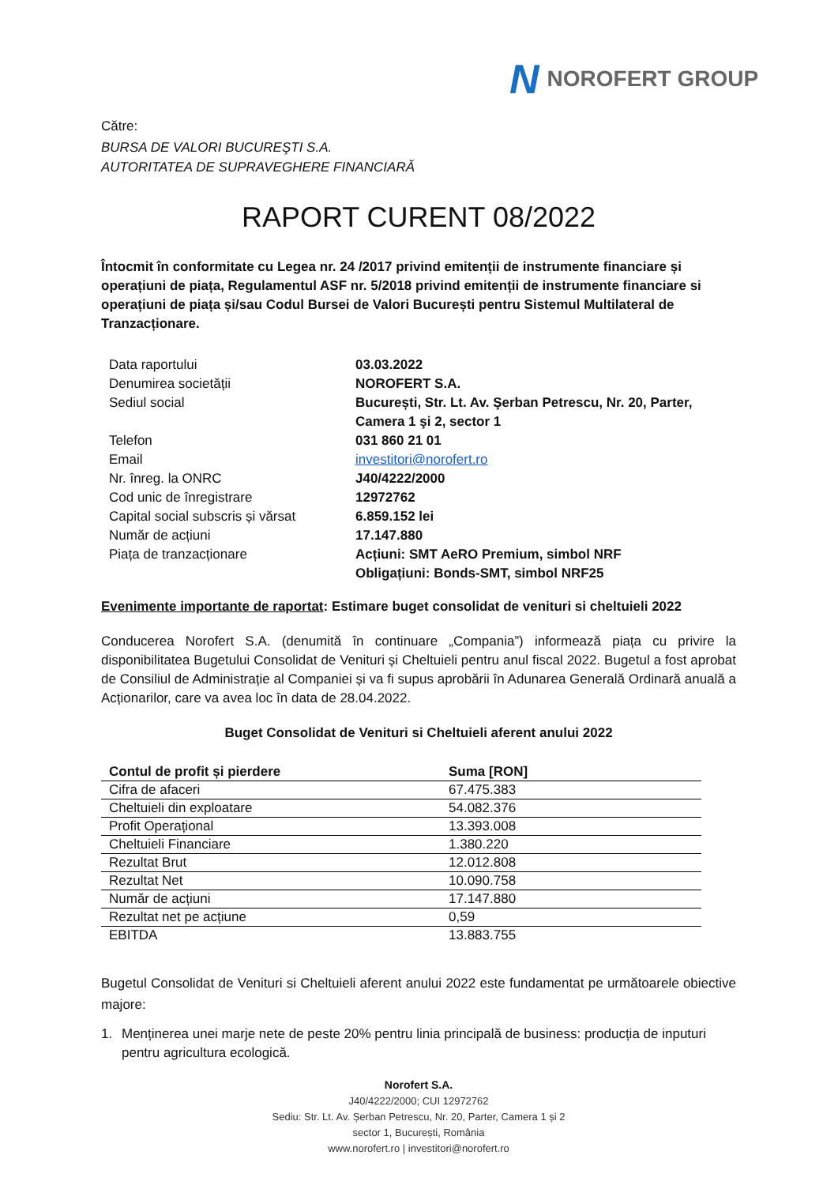N NOROFERT GROUP
Către:
BURSA DE VALORI BUCUREŞTI S.A.
AUTORITATEA DE SUPRAVEGHERE FINANCIARĂ
RAPORT CURENT 08/2022
Întocmit în conformitate cu Legea nr. 24 /2017 privind emitenții de instrumente financiare și operațiuni de piața, Regulamentul ASF nr. 5/2018 privind emitenții de instrumente financiare si operațiuni de piața și/sau Codul Bursei de Valori București pentru Sistemul Multilateral de Tranzacționare.
Data raportului
03.03.2022
Denumirea societății
NOROFERT S.A.
Sediul social
București, Str. Lt. Av. Şerban Petrescu, Nr. 20, Parter, Camera 1 şi 2, sector 1
Telefon
031 860 21 01
Email
investitori@norofert.ro
Nr. înreg. la ONRC
J40/4222/2000
Cod unic de înregistrare
12972762
Capital social subscris și vărsat
6.859.152 lei
Număr de acțiuni
17.147.880
Piața de tranzacționare
Acțiuni: SMT AeRO Premium, simbol NRF
Obligațiuni: Bonds-SMT, simbol NRF25
Evenimente importante de raportat: Estimare buget consolidat de venituri si cheltuieli 2022
Conducerea Norofert S.A. (denumită în continuare „Compania”) informează piața cu privire la disponibilitatea Bugetului Consolidat de Venituri și Cheltuieli pentru anul fiscal 2022. Bugetul a fost aprobat de Consiliul de Administrație al Companiei și va fi supus aprobării în Adunarea Generală Ordinară anuală a Acționarilor, care va avea loc în data de 28.04.2022.
Buget Consolidat de Venituri si Cheltuieli aferent anului 2022
| Contul de profit și pierdere | Suma [RON] |
| --- | --- |
| Cifra de afaceri | 67.475.383 |
| Cheltuieli din exploatare | 54.082.376 |
| Profit Operațional | 13.393.008 |
| Cheltuieli Financiare | 1.380.220 |
| Rezultat Brut | 12.012.808 |
| Rezultat Net | 10.090.758 |
| Număr de acțiuni | 17.147.880 |
| Rezultat net pe acțiune | 0,59 |
| EBITDA | 13.883.755 |
Bugetul Consolidat de Venituri si Cheltuieli aferent anului 2022 este fundamentat pe următoarele obiective majore:
1. Menținerea unei marje nete de peste 20% pentru linia principală de business: producția de inputuri pentru agricultura ecologică.
Norofert S.A.
J40/4222/2000; CUI 12972762
Sediu: Str. Lt. Av. Șerban Petrescu, Nr. 20, Parter, Camera 1 și 2
sector 1, București, România
www.norofert.ro | investitori@norofert.ro